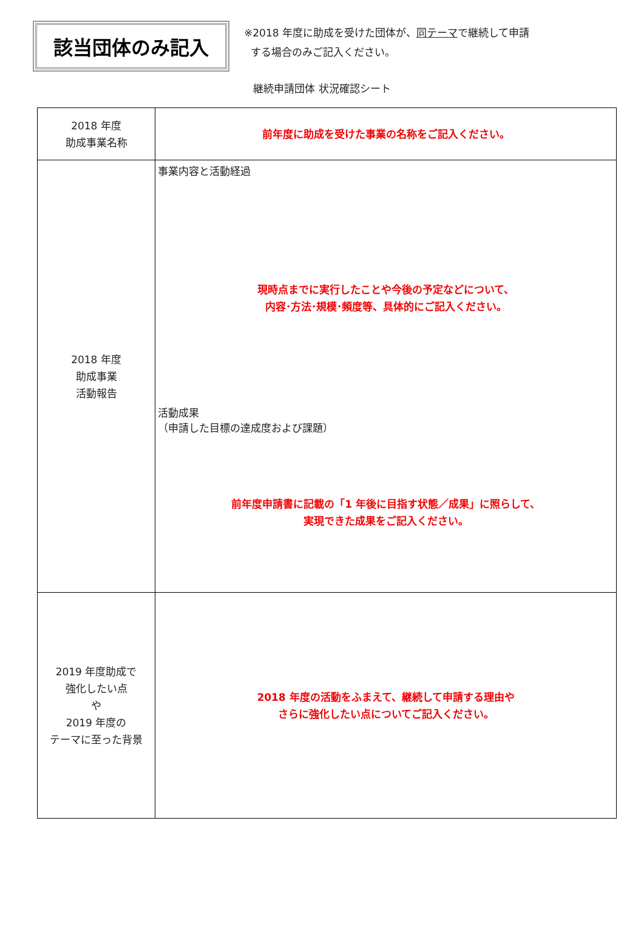該当団体のみ記入
※2018 年度に助成を受けた団体が、同テーマで継続して申請
する場合のみご記入ください。
継続申請団体 状況確認シート
| 2018 年度 助成事業名称 | 前年度に助成を受けた事業の名称をご記入ください。 |
| 2018 年度 助成事業 活動報告 | 事業内容と活動経過 現時点までに実行したことや今後の予定などについて、 内容･方法･規模･頻度等、具体的にご記入ください。 活動成果 （申請した目標の達成度および課題） 前年度申請書に記載の「1 年後に目指す状態／成果」に照らして、 実現できた成果をご記入ください。 |
| 2019 年度助成で 強化したい点 や 2019 年度の テーマに至った背景 | 2018 年度の活動をふまえて、継続して申請する理由や さらに強化したい点についてご記入ください。 |